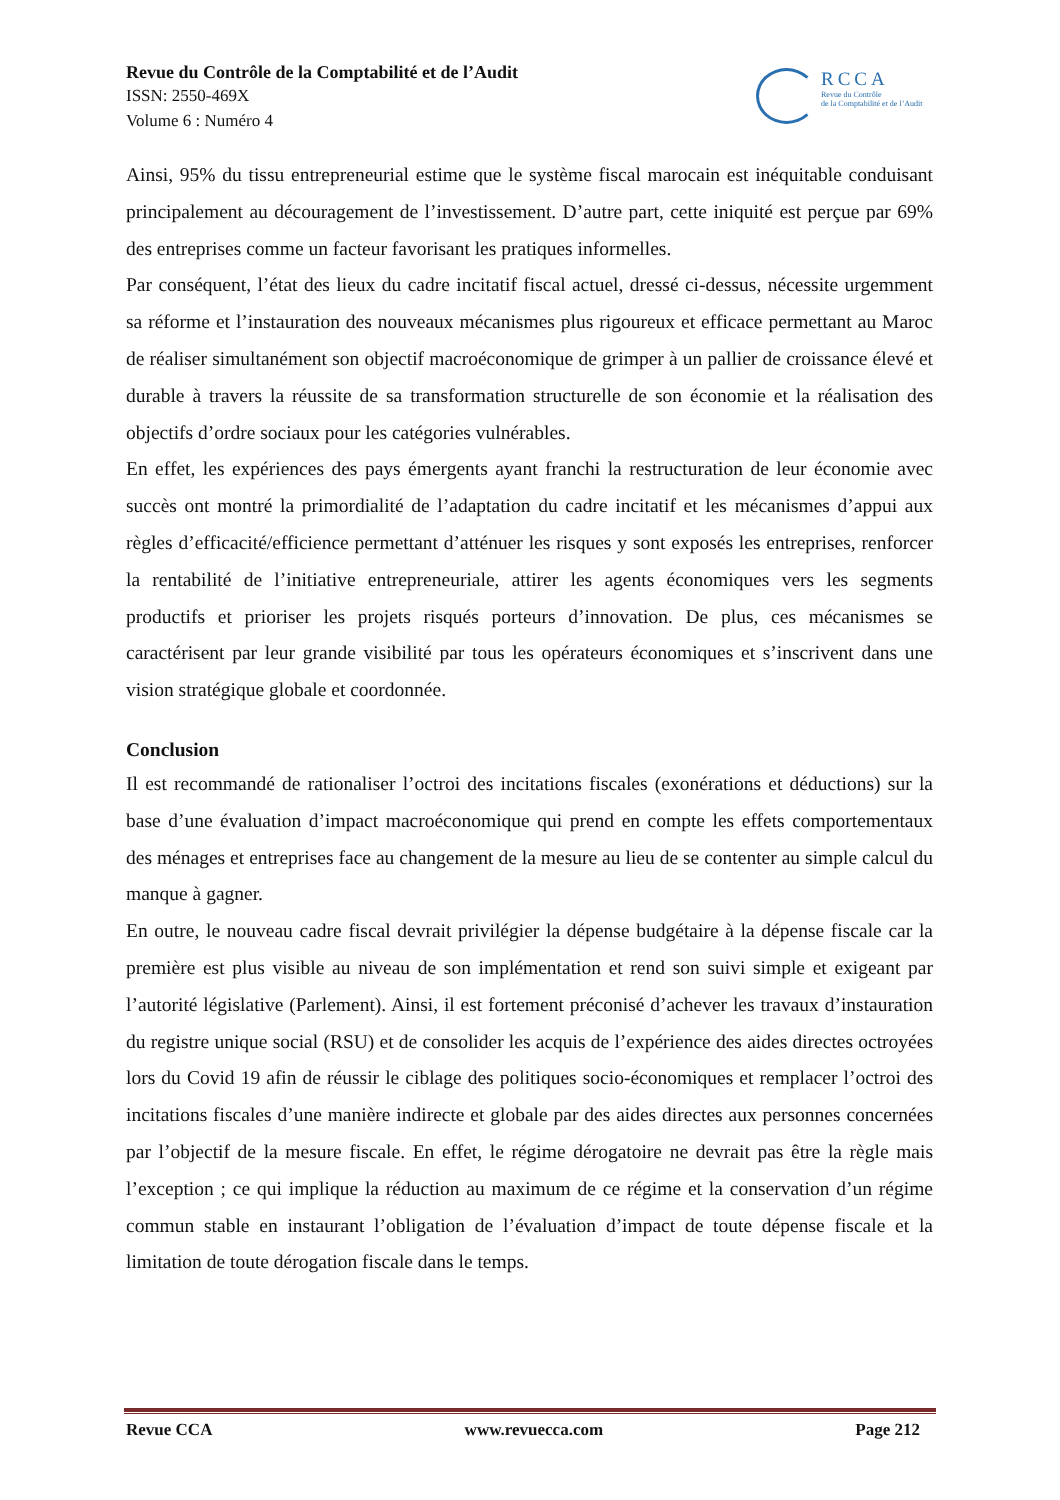Revue du Contrôle de la Comptabilité et de l’Audit
ISSN: 2550-469X
Volume 6 : Numéro 4
RCCA
Revue du Contrôle
de la Comptabilité et de l’Audit
Ainsi, 95% du tissu entrepreneurial estime que le système fiscal marocain est inéquitable conduisant principalement au découragement de l’investissement. D’autre part, cette iniquité est perçue par 69% des entreprises comme un facteur favorisant les pratiques informelles.
Par conséquent, l’état des lieux du cadre incitatif fiscal actuel, dressé ci-dessus, nécessite urgemment sa réforme et l’instauration des nouveaux mécanismes plus rigoureux et efficace permettant au Maroc de réaliser simultanément son objectif macroéconomique de grimper à un pallier de croissance élevé et durable à travers la réussite de sa transformation structurelle de son économie et la réalisation des objectifs d’ordre sociaux pour les catégories vulnérables.
En effet, les expériences des pays émergents ayant franchi la restructuration de leur économie avec succès ont montré la primordialité de l’adaptation du cadre incitatif et les mécanismes d’appui aux règles d’efficacité/efficience permettant d’atténuer les risques y sont exposés les entreprises, renforcer la rentabilité de l’initiative entrepreneuriale, attirer les agents économiques vers les segments productifs et prioriser les projets risqués porteurs d’innovation. De plus, ces mécanismes se caractérisent par leur grande visibilité par tous les opérateurs économiques et s’inscrivent dans une vision stratégique globale et coordonnée.
Conclusion
Il est recommandé de rationaliser l’octroi des incitations fiscales (exonérations et déductions) sur la base d’une évaluation d’impact macroéconomique qui prend en compte les effets comportementaux des ménages et entreprises face au changement de la mesure au lieu de se contenter au simple calcul du manque à gagner.
En outre, le nouveau cadre fiscal devrait privilégier la dépense budgétaire à la dépense fiscale car la première est plus visible au niveau de son implémentation et rend son suivi simple et exigeant par l’autorité législative (Parlement). Ainsi, il est fortement préconisé d’achever les travaux d’instauration du registre unique social (RSU) et de consolider les acquis de l’expérience des aides directes octroyées lors du Covid 19 afin de réussir le ciblage des politiques socio-économiques et remplacer l’octroi des incitations fiscales d’une manière indirecte et globale par des aides directes aux personnes concernées par l’objectif de la mesure fiscale. En effet, le régime dérogatoire ne devrait pas être la règle mais l’exception ; ce qui implique la réduction au maximum de ce régime et la conservation d’un régime commun stable en instaurant l’obligation de l’évaluation d’impact de toute dépense fiscale et la limitation de toute dérogation fiscale dans le temps.
Revue CCA www.revuecca.com Page 212